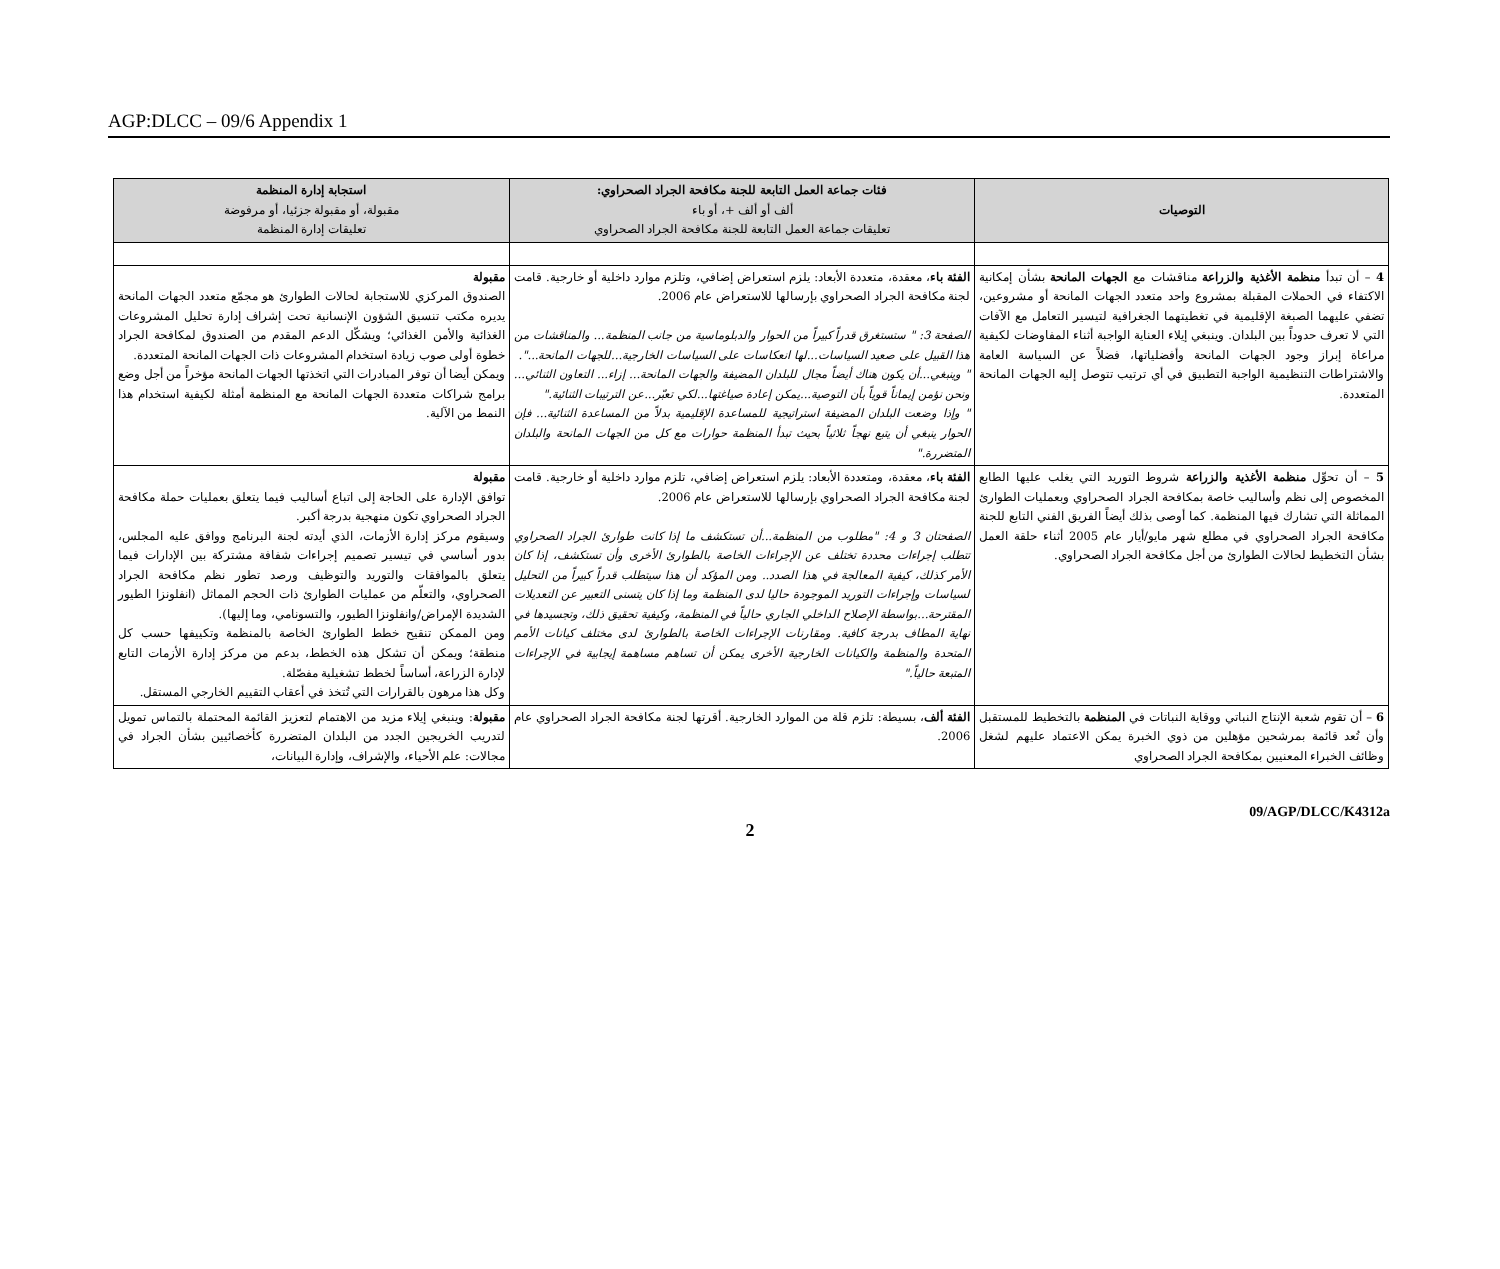AGP:DLCC – 09/6 Appendix 1
| التوصيات | فئات جماعة العمل التابعة للجنة مكافحة الجراد الصحراوي: ألف أو ألف +، أو باء تعليقات جماعة العمل التابعة للجنة مكافحة الجراد الصحراوي | استجابة إدارة المنظمة مقبولة، أو مقبولة جزئيا، أو مرفوضة تعليقات إدارة المنظمة |
| --- | --- | --- |
| 4 – أن تبدأ منظمة الأغذية والزراعة مناقشات مع الجهات المانحة بشأن إمكانية الاكتفاء في الحملات المقبلة بمشروع واحد متعدد الجهات المانحة أو مشروعين، تضفي عليهما الصبغة الإقليمية في تغطيتهما الجغرافية لتيسير التعامل مع الآفات التي لا تعرف حدوداً بين البلدان. وينبغي إيلاء العناية الواجبة أثناء المفاوضات لكيفية مراعاة إبراز وجود الجهات المانحة وأفضلياتها، فضلاً عن السياسة العامة والاشتراطات التنظيمية الواجبة التطبيق في أي ترتيب تتوصل إليه الجهات المانحة المتعددة. | الفئة باء ، معقدة، متعددة الأبعاد: يلزم استعراض إضافي، وتلزم موارد داخلية أو خارجية. قامت لجنة مكافحة الجراد الصحراوي بإرسالها للاستعراض عام 2006. الصفحة 3: " ستستغرق قدراً كبيراً من الحوار والدبلوماسية من جانب المنظمة... والمناقشات من هذا القبيل على صعيد السياسات...لها انعكاسات على السياسات الخارجية...للجهات المانحة...". " وينبغي...أن يكون هناك أيضاً مجال للبلدان المضيفة والجهات المانحة... إزاء... التعاون الثنائي... ونحن نؤمن إيماناً قوياً بأن التوصية...يمكن إعادة صياغتها...لكي تعبّر...عن الترتيبات الثنائية." " وإذا وضعت البلدان المضيفة استراتيجية للمساعدة الإقليمية بدلاً من المساعدة الثنائية... فإن الحوار ينبغي أن يتبع نهجاً ثلاثياً بحيث تبدأ المنظمة حوارات مع كل من الجهات المانحة والبلدان المتضررة." | مقبولة الصندوق المركزي للاستجابة لحالات الطوارئ هو مجمّع متعدد الجهات المانحة يديره مكتب تنسيق الشؤون الإنسانية تحت إشراف إدارة تحليل المشروعات الغذائية والأمن الغذائي؛ ويشكّل الدعم المقدم من الصندوق لمكافحة الجراد خطوة أولى صوب زيادة استخدام المشروعات ذات الجهات المانحة المتعددة. ويمكن أيضا أن توفر المبادرات التي اتخذتها الجهات المانحة مؤخراً من أجل وضع برامج شراكات متعددة الجهات المانحة مع المنظمة أمثلة لكيفية استخدام هذا النمط من الآلية. |
| 5 – أن تحوِّل منظمة الأغذية والزراعة شروط التوريد التي يغلب عليها الطابع المخصوص إلى نظم وأساليب خاصة بمكافحة الجراد الصحراوي وبعمليات الطوارئ المماثلة التي تشارك فيها المنظمة. كما أوصى بذلك أيضاً الفريق الفني التابع للجنة مكافحة الجراد الصحراوي في مطلع شهر مايو/أيار عام 2005 أثناء حلقة العمل بشأن التخطيط لحالات الطوارئ من أجل مكافحة الجراد الصحراوي. | الفئة باء ، معقدة، ومتعددة الأبعاد: يلزم استعراض إضافي، تلزم موارد داخلية أو خارجية. قامت لجنة مكافحة الجراد الصحراوي بإرسالها للاستعراض عام 2006. الصفحتان 3 و 4: "مطلوب من المنظمة...أن تستكشف ما إذا كانت طوارئ الجراد الصحراوي تتطلب إجراءات محددة تختلف عن الإجراءات الخاصة بالطوارئ الأخرى وأن تستكشف، إذا كان الأمر كذلك، كيفية المعالجة في هذا الصدد.. ومن المؤكد أن هذا سيتطلب قدراً كبيراً من التحليل لسياسات وإجراءات التوريد الموجودة حاليا لدى المنظمة وما إذا كان يتسنى التعبير عن التعديلات المقترحة...بواسطة الإصلاح الداخلي الجاري حالياً في المنظمة، وكيفية تحقيق ذلك، وتجسيدها في نهاية المطاف بدرجة كافية. ومقارنات الإجراءات الخاصة بالطوارئ لدى مختلف كيانات الأمم المتحدة والمنظمة والكيانات الخارجية الأخرى يمكن أن تساهم مساهمة إيجابية في الإجراءات المتبعة حالياً." | مقبولة توافق الإدارة على الحاجة إلى اتباع أساليب فيما يتعلق بعمليات حملة مكافحة الجراد الصحراوي تكون منهجية بدرجة أكبر. وسيقوم مركز إدارة الأزمات، الذي أيدته لجنة البرنامج ووافق عليه المجلس، بدور أساسي في تيسير تصميم إجراءات شفافة مشتركة بين الإدارات فيما يتعلق بالموافقات والتوريد والتوظيف ورصد تطور نظم مكافحة الجراد الصحراوي، والتعلّم من عمليات الطوارئ ذات الحجم المماثل (انفلونزا الطيور الشديدة الإمراض/وانفلونزا الطيور، والتسونامي، وما إليها). ومن الممكن تنقيح خطط الطوارئ الخاصة بالمنظمة وتكييفها حسب كل منطقة؛ ويمكن أن تشكل هذه الخطط، بدعم من مركز إدارة الأزمات التابع لإدارة الزراعة، أساساً لخطط تشغيلية مفصّلة. وكل هذا مرهون بالقرارات التي تُتخذ في أعقاب التقييم الخارجي المستقل. |
| 6 – أن تقوم شعبة الإنتاج النباتي ووقاية النباتات في المنظمة بالتخطيط للمستقبل وأن تُعد قائمة بمرشحين مؤهلين من ذوي الخبرة يمكن الاعتماد عليهم لشغل وظائف الخبراء المعنيين بمكافحة الجراد الصحراوي | الفئة ألف ، بسيطة: تلزم قلة من الموارد الخارجية. أقرتها لجنة مكافحة الجراد الصحراوي عام 2006. | مقبولة : وينبغي إيلاء مزيد من الاهتمام لتعزيز القائمة المحتملة بالتماس تمويل لتدريب الخريجين الجدد من البلدان المتضررة كأخصائيين بشأن الجراد في مجالات: علم الأحياء، والإشراف، وإدارة البيانات، |
09/AGP/DLCC/K4312a
2